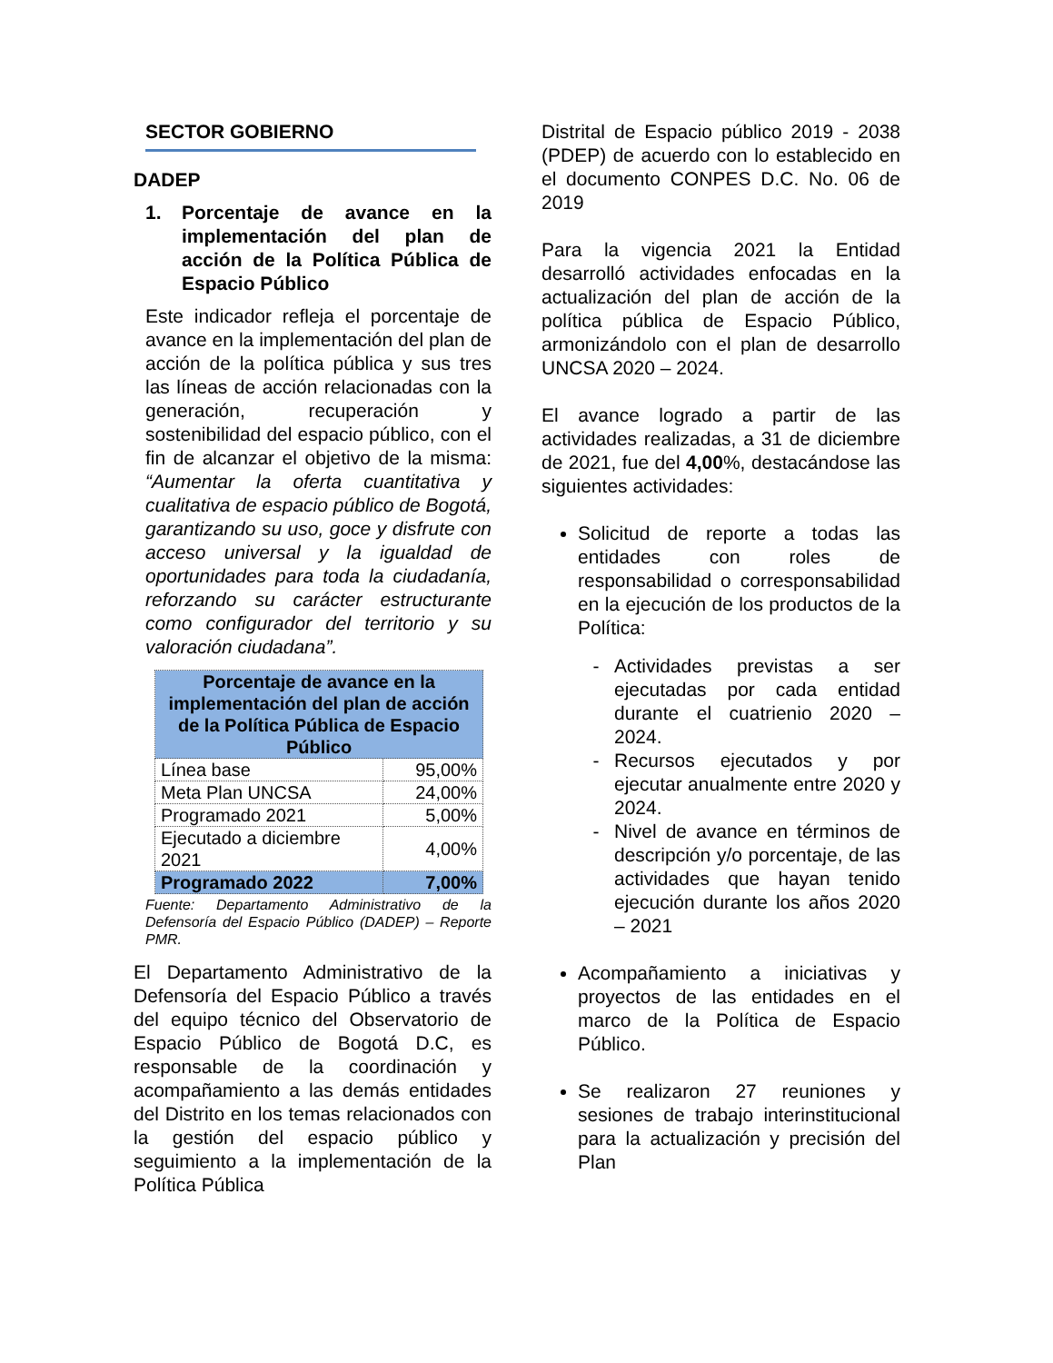SECTOR GOBIERNO
DADEP
1. Porcentaje de avance en la implementación del plan de acción de la Política Pública de Espacio Público
Este indicador refleja el porcentaje de avance en la implementación del plan de acción de la política pública y sus tres las líneas de acción relacionadas con la generación, recuperación y sostenibilidad del espacio público, con el fin de alcanzar el objetivo de la misma: “Aumentar la oferta cuantitativa y cualitativa de espacio público de Bogotá, garantizando su uso, goce y disfrute con acceso universal y la igualdad de oportunidades para toda la ciudadanía, reforzando su carácter estructurante como configurador del territorio y su valoración ciudadana”.
| Porcentaje de avance en la implementación del plan de acción de la Política Pública de Espacio Público | |
| --- | --- |
| Línea base | 95,00% |
| Meta Plan UNCSA | 24,00% |
| Programado 2021 | 5,00% |
| Ejecutado a diciembre 2021 | 4,00% |
| Programado 2022 | 7,00% |
Fuente: Departamento Administrativo de la Defensoría del Espacio Público (DADEP) – Reporte PMR.
El Departamento Administrativo de la Defensoría del Espacio Público a través del equipo técnico del Observatorio de Espacio Público de Bogotá D.C, es responsable de la coordinación y acompañamiento a las demás entidades del Distrito en los temas relacionados con la gestión del espacio público y seguimiento a la implementación de la Política Pública
Distrital de Espacio público 2019 - 2038 (PDEP) de acuerdo con lo establecido en el documento CONPES D.C. No. 06 de 2019
Para la vigencia 2021 la Entidad desarrolló actividades enfocadas en la actualización del plan de acción de la política pública de Espacio Público, armonizándolo con el plan de desarrollo UNCSA 2020 – 2024.
El avance logrado a partir de las actividades realizadas, a 31 de diciembre de 2021, fue del 4,00%, destacándose las siguientes actividades:
Solicitud de reporte a todas las entidades con roles de responsabilidad o corresponsabilidad en la ejecución de los productos de la Política:
- Actividades previstas a ser ejecutadas por cada entidad durante el cuatrienio 2020 – 2024.
- Recursos ejecutados y por ejecutar anualmente entre 2020 y 2024.
- Nivel de avance en términos de descripción y/o porcentaje, de las actividades que hayan tenido ejecución durante los años 2020 – 2021
Acompañamiento a iniciativas y proyectos de las entidades en el marco de la Política de Espacio Público.
Se realizaron 27 reuniones y sesiones de trabajo interinstitucional para la actualización y precisión del Plan